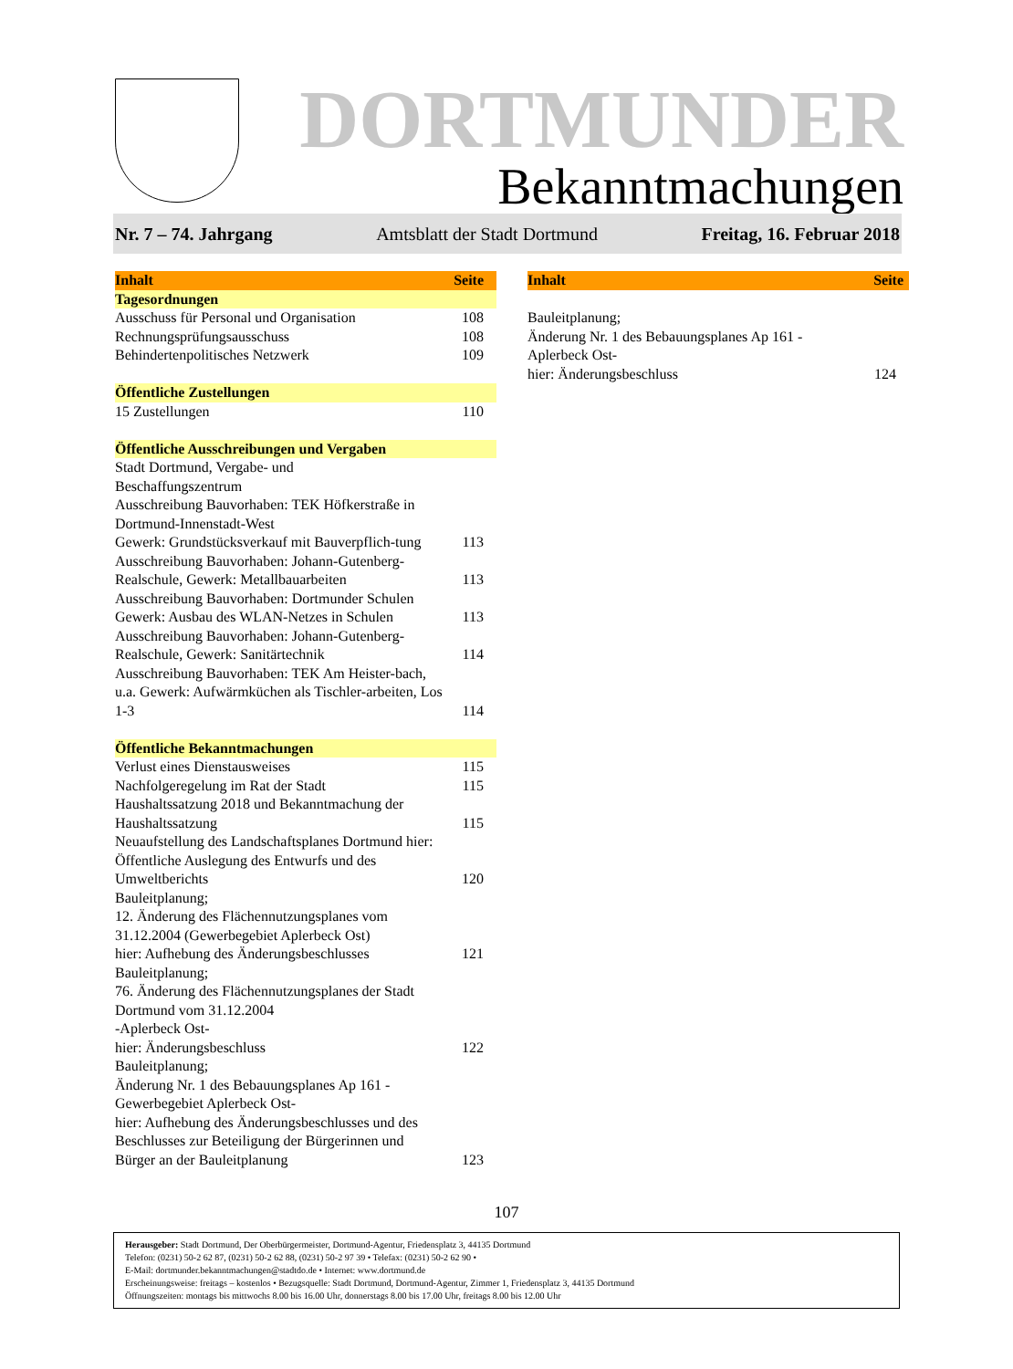DORTMUNDER
Bekanntmachungen
Nr. 7 – 74. Jahrgang Amtsblatt der Stadt Dortmund Freitag, 16. Februar 2018
| Inhalt | Seite |
| --- | --- |
| Tagesordnungen | |
| Ausschuss für Personal und Organisation | 108 |
| Rechnungsprüfungsausschuss | 108 |
| Behindertenpolitisches Netzwerk | 109 |
| Öffentliche Zustellungen | |
| 15 Zustellungen | 110 |
| Öffentliche Ausschreibungen und Vergaben | |
| Stadt Dortmund, Vergabe- und Beschaffungszentrum Ausschreibung Bauvorhaben: TEK Höfkerstraße in Dortmund-Innenstadt-West Gewerk: Grundstücksverkauf mit Bauverpflich-tung | 113 |
| Ausschreibung Bauvorhaben: Johann-Gutenberg-Realschule, Gewerk: Metallbauarbeiten | 113 |
| Ausschreibung Bauvorhaben: Dortmunder Schulen Gewerk: Ausbau des WLAN-Netzes in Schulen | 113 |
| Ausschreibung Bauvorhaben: Johann-Gutenberg-Realschule, Gewerk: Sanitärtechnik | 114 |
| Ausschreibung Bauvorhaben: TEK Am Heister-bach, u.a. Gewerk: Aufwärmküchen als Tischler-arbeiten, Los 1-3 | 114 |
| Öffentliche Bekanntmachungen | |
| Verlust eines Dienstausweises | 115 |
| Nachfolgeregelung im Rat der Stadt | 115 |
| Haushaltssatzung 2018 und Bekanntmachung der Haushaltssatzung | 115 |
| Neuaufstellung des Landschaftsplanes Dortmund hier: Öffentliche Auslegung des Entwurfs und des Umweltberichts | 120 |
| Bauleitplanung; 12. Änderung des Flächennutzungsplanes vom 31.12.2004 (Gewerbegebiet Aplerbeck Ost) hier: Aufhebung des Änderungsbeschlusses | 121 |
| Bauleitplanung; 76. Änderung des Flächennutzungsplanes der Stadt Dortmund vom 31.12.2004 -Aplerbeck Ost- hier: Änderungsbeschluss | 122 |
| Bauleitplanung; Änderung Nr. 1 des Bebauungsplanes Ap 161 -Gewerbegebiet Aplerbeck Ost- hier: Aufhebung des Änderungsbeschlusses und des Beschlusses zur Beteiligung der Bürgerinnen und Bürger an der Bauleitplanung | 123 |
| Inhalt | Seite |
| --- | --- |
| Bauleitplanung; Änderung Nr. 1 des Bebauungsplanes Ap 161 -Aplerbeck Ost- hier: Änderungsbeschluss | 124 |
107
Herausgeber: Stadt Dortmund, Der Oberbürgermeister, Dortmund-Agentur, Friedensplatz 3, 44135 Dortmund
Telefon: (0231) 50-2 62 87, (0231) 50-2 62 88, (0231) 50-2 97 39 • Telefax: (0231) 50-2 62 90 •
E-Mail: dortmunder.bekanntmachungen@stadtdo.de • Internet: www.dortmund.de
Erscheinungsweise: freitags – kostenlos • Bezugsquelle: Stadt Dortmund, Dortmund-Agentur, Zimmer 1, Friedensplatz 3, 44135 Dortmund
Öffnungszeiten: montags bis mittwochs 8.00 bis 16.00 Uhr, donnerstags 8.00 bis 17.00 Uhr, freitags 8.00 bis 12.00 Uhr